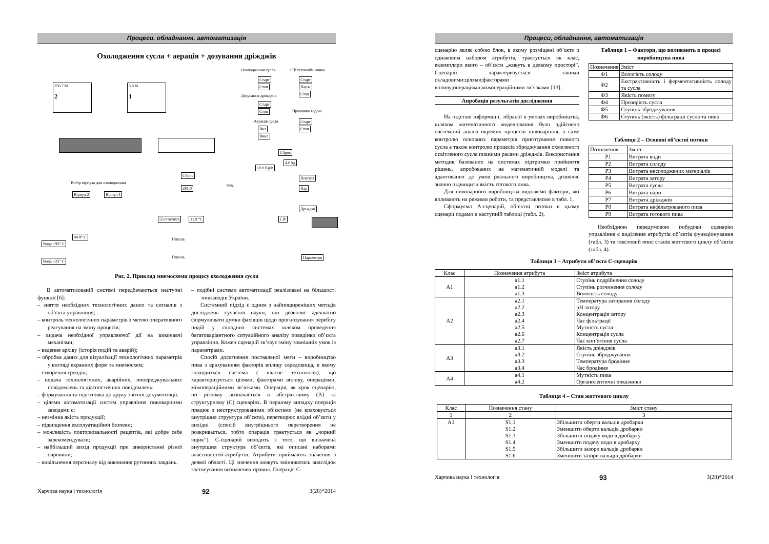Процеси, обладнання, автоматизація
Охолодження сусла + аерація + дозування дріжджів
256.7 hl
2
3.6 hl
1
Охолодження сусла
Старт
Стоп
CIP теплообмінника
Старт
Пауза
Стоп
Дозування дріжджів
Старт
Стоп Промивка водою
Аерація сусла
Вкл
Викл
Старт
Стоп
Сброс
4.0 kg
10.0 Kg/h
Сброс
281,0
Вибір вірпула для охолодження
Вірпул 2 Вірпул 1
Повітря
79% Пар
Дріжджі
55.0 m³/min 11.9 °C CIP
84.8° C
Вода +95° C
Гліколь
Гліколь
Вода +25° C
Параметри
Рис. 2. Приклад мнемосхеми процесу охолодження сусла
В автоматизованій системі передбачаються наступні функції [6]:
– зняття необхідних технологічних даних та сигналів з об’єкта управління;
– контроль технологічних параметрів з метою оперативного реагування на зміну процесів;
– видача необхідної управляючої дії на виконавчі механізми;
– ведення архіву (історія подій та аварій);
– обробка даних для візуалізації технологічних параметрів у вигляді екранних форм та мнемосхем;
– створення трендів;
– видача технологічних, аварійних, попереджувальних повідомлень та діагностичних повідомлень;
– формування та підготовка до друку звітної документації.
– цілями автоматизації систем управління пивоварними заводами є:
– незмінна якість продукції;
– підвищення експлуатаційної безпеки;
– можливість повторювальності рецептів, які добре себе зарекомендували;
– найбільший вихід продукції при використанні різної сировини;
– вивільнення персоналу від виконання рутинних завдань.
– подібні системи автоматизації реалізовані на більшості пивзаводів України.
Системний підхід є одним з найпоширеніших методів досліджень сучасної науки, він дозволяє адекватно формулювати думки фахівців щодо прогнозування перебігу подій у складних системах шляхом проведення багатоваріантного ситуаційного аналізу поведінки об’єкта управління. Кожен сценарій зв’язує зміну зовнішніх умов із параметрами.
Спосіб досягнення поставленої мети – виробництво пива з врахуванням факторів впливу середовища, в якому знаходиться система ( власне технологія), що характеризується цілями, факторами впливу, операціями, міжопераційними зв’язками. Операція, як крок сценарію, по різному визначається в абстрактному (А) та структурному (С) сценаріях. В першому випадку операція працює з неструктурованими об’єктами (не враховується внутрішня структура об’єкта), перетворює вхідні об’єкти у вихідні (спосіб внутрішнього перетворення не розкривається, тобто операція трактується як „чорний ящик”). С-сценарій виходить з того, що визначена внутрішня структура об’єктів, які описані наборами властивостей-атрибутів. Атрибути приймають значення з деякої області. Ці значення можуть змінюватись внаслідок застосування визначених правил. Операція С-
Харчова наука і технологія 92 3(28)*2014
Процеси, обладнання, автоматизація
сценарію являє собою блок, в якому розміщені об’єкти з однаковим набором атрибутів, трактується як клас, екземпляри якого – об’єкти „живуть в деякому просторі”. Сценарій характеризується такими складовими:цілями;факторами впливу;операціями;міжопераційними зв’язками [13].
Апробація результатів дослідження
На підставі інформації, зібраної в умовах виробництва, шляхом математичного моделювання було здійснено системний аналіз окремих процесів пивоваріння, а саме контролю основних параметрів приготування пивного сусла а також контролю процесів зброджування охмеленого освітленого сусла пивними расами дріжджів. Використання методик базованих на системах підтримки прийняття рішень, апробованих на математичній моделі та адаптованих до умов реального виробництва, дозволяє значно підвищити якість готового пива.
Для пивоварного виробництва виділяємо фактори, які впливають на режими роботи, та представляємо в табл. 1.
Сформуємо А-сценарій, об’єктні потоки в цьому сценарії подамо в наступній таблиці (табл. 2).
Таблиця 1 – Фактори, що впливають в процесі виробництва пива
| Позначення | Зміст |
| --- | --- |
| Ф1 | Вологість солоду |
| Ф2 | Екстрактивність і ферментативність солоду та сусла |
| Ф3 | Якість помелу |
| Ф4 | Прозорість сусла |
| Ф5 | Ступінь зброджування |
| Ф6 | Ступінь (якість) фільтрації сусла та пива |
Таблиця 2 – Основні об’єктні потоки
| Позначення | Зміст |
| --- | --- |
| P1 | Витрата води |
| P2 | Витрата солоду |
| P3 | Витрата несолоджених матеріалів |
| P4 | Витрата затору |
| P5 | Витрата сусла |
| P6 | Витрата пари |
| P7 | Витрата дріжджів |
| P8 | Витрата нефільтрованого пива |
| P9 | Витрата готового пива |
Необхідною передумовою побудови сценарію управління є виділення атрибутів об’єктів функціонування (табл. 3) та текстовий опис станів життєвого циклу об’єктів (табл. 4).
Таблиця 3 – Атрибути об’єкта С-сценарію
| Клас | Позначення атрибута | Зміст атрибута |
| --- | --- | --- |
| A1 | a1.1 a1.2 a1.3 | Ступінь подрібнення солоду Ступінь розчинення солоду Вологість солоду |
| A2 | a2.1 a2.2 a2.3 a2.4 a2.5 a2.6 a2.7 | Температура затирання солоду pH затору Концентрація затору Час фільтрації Мутність сусла Концентрація сусла Час кип’ятіння сусла |
| A3 | a3.1 a3.2 a3.3 a3.4 | Якість дріжджів Ступінь зброджування Температура бродіння Час бродіння |
| A4 | a4.1 a4.2 | Мутність пива Органолептичні показники |
Таблиця 4 – Стан життєвого циклу
| Клас | Позначення стану | Зміст стану |
| --- | --- | --- |
| 1 | 2 | 3 |
| A1 | S1.1 S1.2 S1.3 S1.4 S1.5 S1.6 | Збільшити оберти вальців дробарки Зменшити оберти вальців дробарки Збільшити подачу води в дробарку Зменшити подачу води в дробарку Збільшити зазори вальців дробарки Зменшити зазори вальців дробарки |
Харчова наука і технологія 93 3(28)*2014